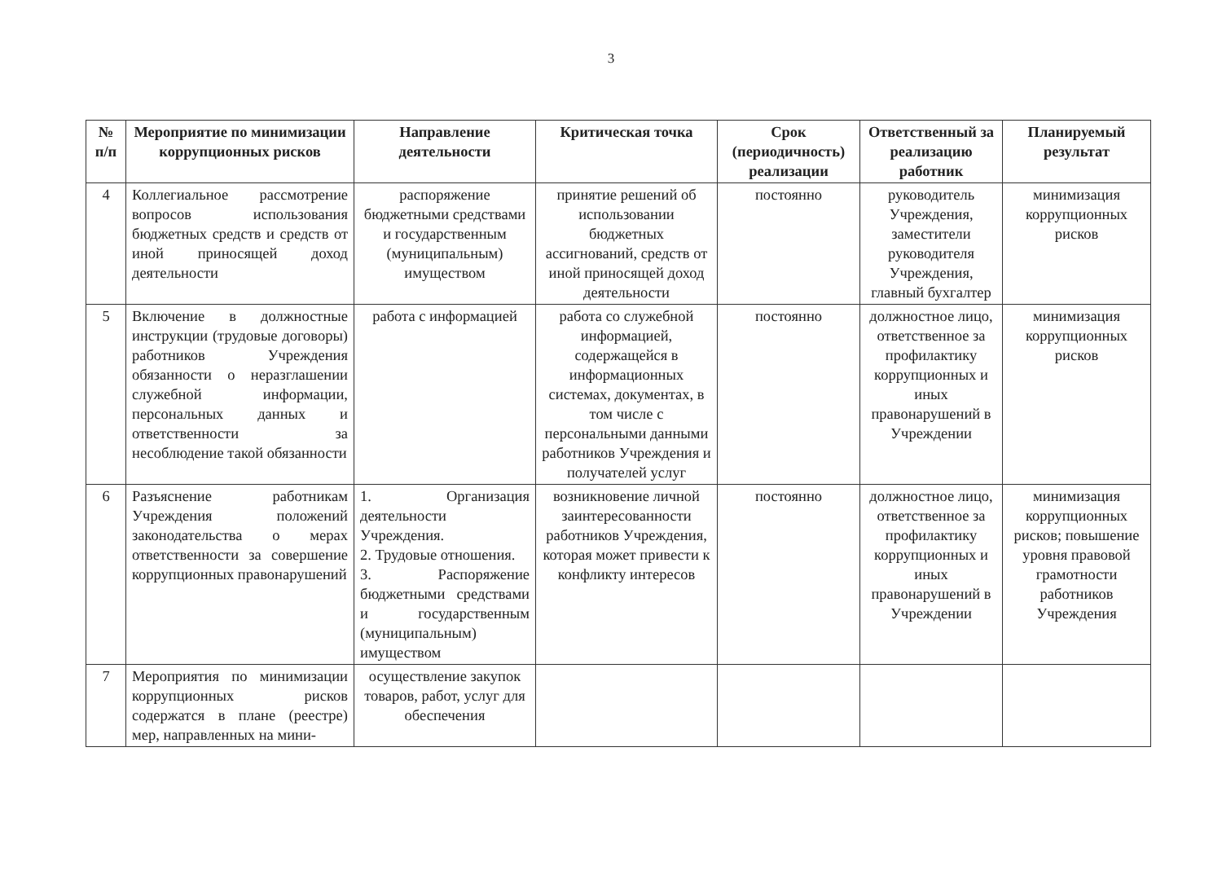3
| № п/п | Мероприятие по минимизации коррупционных рисков | Направление деятельности | Критическая точка | Срок (периодичность) реализации | Ответственный за реализацию работник | Планируемый результат |
| --- | --- | --- | --- | --- | --- | --- |
| 4 | Коллегиальное рассмотрение вопросов использования бюджетных средств и средств от иной приносящей доход деятельности | распоряжение бюджетными средствами и государственным (муниципальным) имуществом | принятие решений об использовании бюджетных ассигнований, средств от иной приносящей доход деятельности | постоянно | руководитель Учреждения, заместители руководителя Учреждения, главный бухгалтер | минимизация коррупционных рисков |
| 5 | Включение в должностные инструкции (трудовые договоры) работников Учреждения обязанности о неразглашении служебной информации, персональных данных и ответственности за несоблюдение такой обязанности | работа с информацией | работа со служебной информацией, содержащейся в информационных системах, документах, в том числе с персональными данными работников Учреждения и получателей услуг | постоянно | должностное лицо, ответственное за профилактику коррупционных и иных правонарушений в Учреждении | минимизация коррупционных рисков |
| 6 | Разъяснение работникам Учреждения положений законодательства о мерах ответственности за совершение коррупционных правонарушений | 1. Организация деятельности Учреждения. 2. Трудовые отношения. 3. Распоряжение бюджетными средствами и государственным (муниципальным) имуществом | возникновение личной заинтересованности работников Учреждения, которая может привести к конфликту интересов | постоянно | должностное лицо, ответственное за профилактику коррупционных и иных правонарушений в Учреждении | минимизация коррупционных рисков; повышение уровня правовой грамотности работников Учреждения |
| 7 | Мероприятия по минимизации коррупционных рисков содержатся в плане (реестре) мер, направленных на мини- | осуществление закупок товаров, работ, услуг для обеспечения | | | | |